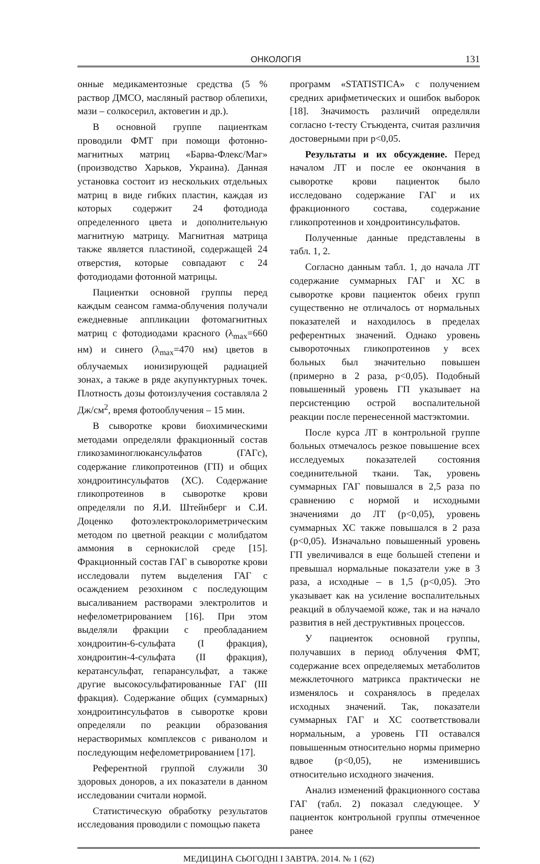ОНКОЛОГІЯ 131
онные медикаментозные средства (5 % раствор ДМСО, масляный раствор облепихи, мази – солкосерил, актовегин и др.).
В основной группе пациенткам проводили ФМТ при помощи фотонно-магнитных матриц «Барва-Флекс/Маг» (производство Харьков, Украина). Данная установка состоит из нескольких отдельных матриц в виде гибких пластин, каждая из которых содержит 24 фотодиода определенного цвета и дополнительную магнитную матрицу. Магнитная матрица также является пластиной, содержащей 24 отверстия, которые совпадают с 24 фотодиодами фотонной матрицы.
Пациентки основной группы перед каждым сеансом гамма-облучения получали ежедневные аппликации фотомагнитных матриц с фотодиодами красного (λ<sub>max</sub>=660 нм) и синего (λ<sub>max</sub>=470 нм) цветов в облучаемых ионизирующей радиацией зонах, а также в ряде акупунктурных точек. Плотность дозы фотоизлучения составляла 2 Дж/см<sup>2</sup>, время фотооблучения – 15 мин.
В сыворотке крови биохимическими методами определяли фракционный состав гликозаминоглюкансульфатов (ГАГс), содержание гликопротеинов (ГП) и общих хондроитинсульфатов (ХС). Содержание гликопротеинов в сыворотке крови определяли по Я.И. Штейнберг и С.И. Доценко фотоэлектроколориметрическим методом по цветной реакции с молибдатом аммония в сернокислой среде [15]. Фракционный состав ГАГ в сыворотке крови исследовали путем выделения ГАГ с осаждением резохином с последующим высаливанием растворами электролитов и нефелометрированием [16]. При этом выделяли фракции с преобладанием хондроитин-6-сульфата (I фракция), хондроитин-4-сульфата (II фракция), кератансульфат, гепарансульфат, а также другие высокосульфатированные ГАГ (III фракция). Содержание общих (суммарных) хондроитинсульфатов в сыворотке крови определяли по реакции образования нерастворимых комплексов с риванолом и последующим нефелометрированием [17].
Референтной группой служили 30 здоровых доноров, а их показатели в данном исследовании считали нормой.
Статистическую обработку результатов исследования проводили с помощью пакета
программ «STATISTICA» с получением средних арифметических и ошибок выборок [18]. Значимость различий определяли согласно t-тесту Стъюдента, считая различия достоверными при p<0,05.
Результаты и их обсуждение. Перед началом ЛТ и после ее окончания в сыворотке крови пациенток было исследовано содержание ГАГ и их фракционного состава, содержание гликопротеинов и хондроитинсульфатов.
Полученные данные представлены в табл. 1, 2.
Согласно данным табл. 1, до начала ЛТ содержание суммарных ГАГ и ХС в сыворотке крови пациенток обеих групп существенно не отличалось от нормальных показателей и находилось в пределах референтных значений. Однако уровень сывороточных гликопротеинов у всех больных был значительно повышен (примерно в 2 раза, p<0,05). Подобный повышенный уровень ГП указывает на персистенцию острой воспалительной реакции после перенесенной мастэктомии.
После курса ЛТ в контрольной группе больных отмечалось резкое повышение всех исследуемых показателей состояния соединительной ткани. Так, уровень суммарных ГАГ повышался в 2,5 раза по сравнению с нормой и исходными значениями до ЛТ (p<0,05), уровень суммарных ХС также повышался в 2 раза (p<0,05). Изначально повышенный уровень ГП увеличивался в еще большей степени и превышал нормальные показатели уже в 3 раза, а исходные – в 1,5 (p<0,05). Это указывает как на усиление воспалительных реакций в облучаемой коже, так и на начало развития в ней деструктивных процессов.
У пациенток основной группы, получавших в период облучения ФМТ, содержание всех определяемых метаболитов межклеточного матрикса практически не изменялось и сохранялось в пределах исходных значений. Так, показатели суммарных ГАГ и ХС соответствовали нормальным, а уровень ГП оставался повышенным относительно нормы примерно вдвое (p<0,05), не изменившись относительно исходного значения.
Анализ изменений фракционного состава ГАГ (табл. 2) показал следующее. У пациенток контрольной группы отмеченное ранее
МЕДИЦИНА СЬОГОДНІ І ЗАВТРА. 2014. № 1 (62)